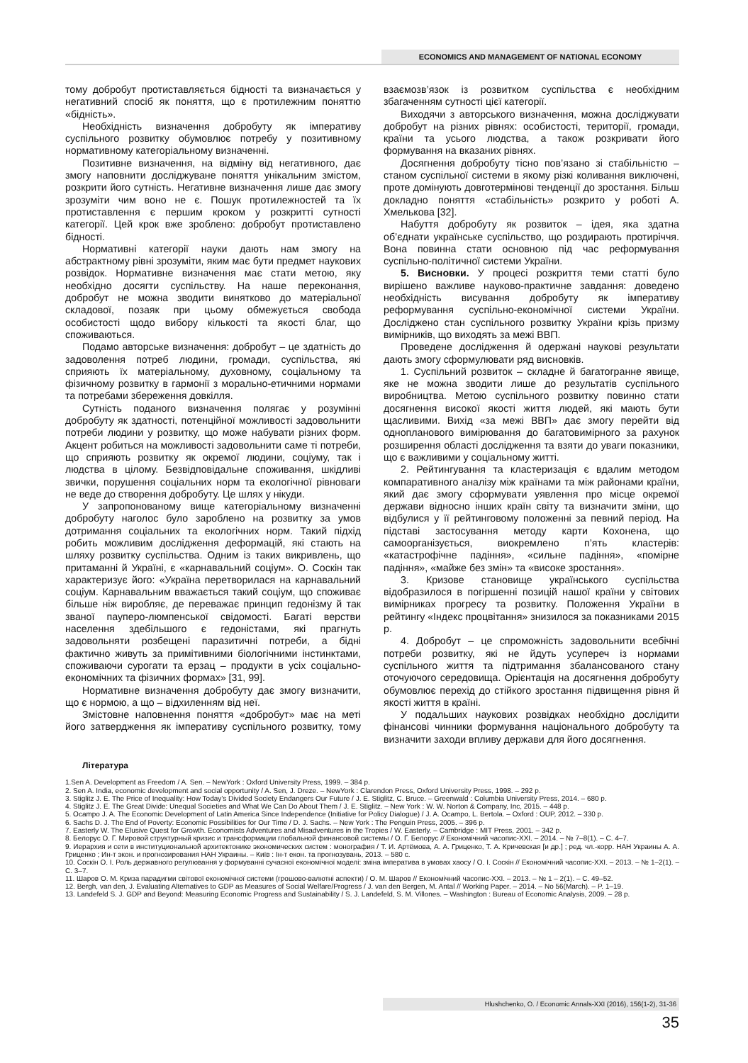ECONOMICS AND MANAGEMENT OF NATIONAL ECONOMY
тому добробут протиставляється бідності та визначається у негативний спосіб як поняття, що є протилежним поняттю «бідність».
Необхідність визначення добробуту як імперативу суспільного розвитку обумовлює потребу у позитивному нормативному категоріальному визначенні.
Позитивне визначення, на відміну від негативного, дає змогу наповнити досліджуване поняття унікальним змістом, розкрити його сутність. Негативне визначення лише дає змогу зрозуміти чим воно не є. Пошук протилежностей та їх протиставлення є першим кроком у розкритті сутності категорії. Цей крок вже зроблено: добробут протиставлено бідності.
Нормативні категорії науки дають нам змогу на абстрактному рівні зрозуміти, яким має бути предмет наукових розвідок. Нормативне визначення має стати метою, яку необхідно досягти суспільству. На наше переконання, добробут не можна зводити винятково до матеріальної складової, позаяк при цьому обмежується свобода особистості щодо вибору кількості та якості благ, що споживаються.
Подамо авторське визначення: добробут – це здатність до задоволення потреб людини, громади, суспільства, які сприяють їх матеріальному, духовному, соціальному та фізичному розвитку в гармонії з морально-етичними нормами та потребами збереження довкілля.
Сутність поданого визначення полягає у розумінні добробуту як здатності, потенційної можливості задовольнити потреби людини у розвитку, що може набувати різних форм. Акцент робиться на можливості задовольнити саме ті потреби, що сприяють розвитку як окремої людини, соціуму, так і людства в цілому. Безвідповідальне споживання, шкідливі звички, порушення соціальних норм та екологічної рівноваги не веде до створення добробуту. Це шлях у нікуди.
У запропонованому вище категоріальному визначенні добробуту наголос було зароблено на розвитку за умов дотримання соціальних та екологічних норм. Такий підхід робить можливим дослідження деформацій, які стають на шляху розвитку суспільства. Одним із таких викривлень, що притаманні й Україні, є «карнавальний соціум». О. Соскін так характеризує його: «Україна перетворилася на карнавальний соціум. Карнавальним вважається такий соціум, що споживає більше ніж виробляє, де переважає принцип гедонізму й так званої пауперо-люмпенської свідомості. Багаті верстви населення здебільшого є гедоністами, які прагнуть задовольняти розбещені паразитичні потреби, а бідні фактично живуть за примітивними біологічними інстинктами, споживаючи сурогати та ерзац – продукти в усіх соціально-економічних та фізичних формах» [31, 99].
Нормативне визначення добробуту дає змогу визначити, що є нормою, а що – відхиленням від неї.
Змістовне наповнення поняття «добробут» має на меті його затвердження як імперативу суспільного розвитку, тому взаємозв’язок із розвитком суспільства є необхідним збагаченням сутності цієї категорії.
Виходячи з авторського визначення, можна досліджувати добробут на різних рівнях: особистості, території, громади, країни та усього людства, а також розкривати його формування на вказаних рівнях.
Досягнення добробуту тісно пов’язано зі стабільністю – станом суспільної системи в якому різкі коливання виключені, проте домінують довготермінові тенденції до зростання. Більш докладно поняття «стабільність» розкрито у роботі А. Хмелькова [32].
Набуття добробуту як розвиток – ідея, яка здатна об’єднати українське суспільство, що роздирають протиріччя. Вона повинна стати основною під час реформування суспільно-політичної системи України.
5. Висновки. У процесі розкриття теми статті було вирішено важливе науково-практичне завдання: доведено необхідність висування добробуту як імперативу реформування суспільно-економічної системи України. Досліджено стан суспільного розвитку України крізь призму вимірників, що виходять за межі ВВП.
Проведене дослідження й одержані наукові результати дають змогу сформулювати ряд висновків.
1. Суспільний розвиток – складне й багатогранне явище, яке не можна зводити лише до результатів суспільного виробництва. Метою суспільного розвитку повинно стати досягнення високої якості життя людей, які мають бути щасливими. Вихід «за межі ВВП» дає змогу перейти від однопланового вимірювання до багатовимірного за рахунок розширення області дослідження та взяти до уваги показники, що є важливими у соціальному житті.
2. Рейтингування та кластеризація є вдалим методом компаративного аналізу між країнами та між районами країни, який дає змогу сформувати уявлення про місце окремої держави відносно інших країн світу та визначити зміни, що відбулися у її рейтинговому положенні за певний період. На підставі застосування методу карти Кохонена, що самоорганізується, виокремлено п’ять кластерів: «катастрофічне падіння», «сильне падіння», «помірне падіння», «майже без змін» та «високе зростання».
3. Кризове становище українського суспільства відобразилося в погіршенні позицій нашої країни у світових вимірниках прогресу та розвитку. Положення України в рейтингу «Індекс процвітання» знизилося за показниками 2015 р.
4. Добробут – це спроможність задовольнити всебічні потреби розвитку, які не йдуть усупереч із нормами суспільного життя та підтримання збалансованого стану оточуючого середовища. Орієнтація на досягнення добробуту обумовлює перехід до стійкого зростання підвищення рівня й якості життя в країні.
У подальших наукових розвідках необхідно дослідити фінансові чинники формування національного добробуту та визначити заходи впливу держави для його досягнення.
Література
1.Sen A. Development as Freedom / A. Sen. – NewYork : Oxford University Press, 1999. – 384 p.
2. Sen A. India, economic development and social opportunity / A. Sen, J. Dreze. – NewYork : Clarendon Press, Oxford University Press, 1998. – 292 p.
3. Stiglitz J. E. The Price of Inequality: How Today’s Divided Society Endangers Our Future / J. E. Stiglitz, C. Bruce. – Greenwald : Columbia University Press, 2014. – 680 p.
4. Stiglitz J. E. The Great Divide: Unequal Societies and What We Can Do About Them / J. E. Stiglitz. – New York : W. W. Norton & Company, Inc, 2015. – 448 p.
5. Ocampo J. A. The Economic Development of Latin America Since Independence (Initiative for Policy Dialogue) / J. A. Ocampo, L. Bertola. – Oxford : OUP, 2012. – 330 p.
6. Sachs D. J. The End of Poverty: Economic Possibilities for Our Time / D. J. Sachs. – New York : The Penguin Press, 2005. – 396 p.
7. Easterly W. The Elusive Quest for Growth. Economists Adventures and Misadventures in the Tropies / W. Easterly. – Cambridge : MIT Press, 2001. – 342 p.
8. Белорус О. Г. Мировой структурный кризис и трансформации глобальной финансовой системы / О. Г. Белорус // Економічний часопис-XXI. – 2014. – № 7–8(1). – С. 4–7.
9. Иерархия и сети в институциональной архитектонике экономических систем : монография / Т. И. Артёмова, А. А. Гриценко, Т. А. Кричевская [и др.] ; ред. чл.-корр. НАН Украины А. А. Гриценко ; Ин-т экон. и прогнозирования НАН Украины. – Київ : Ін-т екон. та прогнозувань, 2013. – 580 с.
10. Соскін О. І. Роль державного регулювання у формуванні сучасної економічної моделі: зміна імператива в умовах хаосу / О. І. Соскін // Економічний часопис-XXI. – 2013. – № 1–2(1). – С. 3–7.
11. Шаров О. М. Криза парадигми світової економічної системи (грошово-валютні аспекти) / О. М. Шаров // Економічний часопис-XXI. – 2013. – № 1 – 2(1). – С. 49–52.
12. Bergh, van den, J. Evaluating Alternatives to GDP as Measures of Social Welfare/Progress / J. van den Bergen, M. Antal // Working Paper. – 2014. – No 56(March). – P. 1–19.
13. Landefeld S. J. GDP and Beyond: Measuring Economic Progress and Sustainability / S. J. Landefeld, S. M. Villones. – Washington : Bureau of Economic Analysis, 2009. – 28 p.
Hlushchenko, O. / Economic Annals-XXI (2016), 156(1-2), 31-36
35